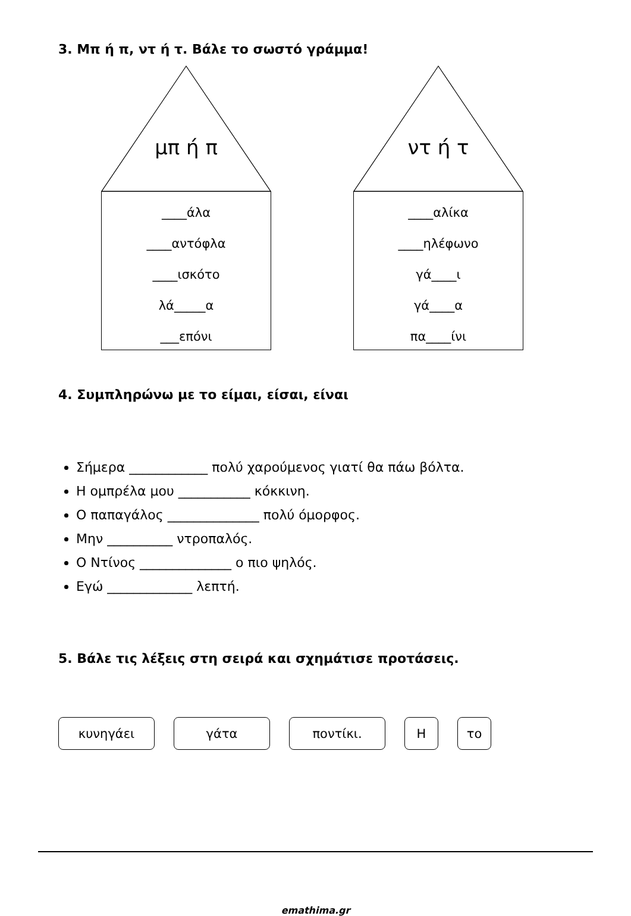3. Μπ ή π, ντ ή τ. Βάλε το σωστό γράμμα!
μπ ή π
____άλα
____αντόφλα
____ισκότο
λά_____α
___επόνι
ντ ή τ
____αλίκα
____ηλέφωνο
γά____ι
γά____α
πα____ίνι
4. Συμπληρώνω με το είμαι, είσαι, είναι
Σήμερα ____________ πολύ χαρούμενος γιατί θα πάω βόλτα.
Η ομπρέλα μου ___________ κόκκινη.
Ο παπαγάλος ______________ πολύ όμορφος.
Μην __________ ντροπαλός.
Ο Ντίνος ______________ ο πιο ψηλός.
Εγώ _____________ λεπτή.
5. Βάλε τις λέξεις στη σειρά και σχημάτισε προτάσεις.
κυνηγάει γάτα ποντίκι. Η το
emathima.gr